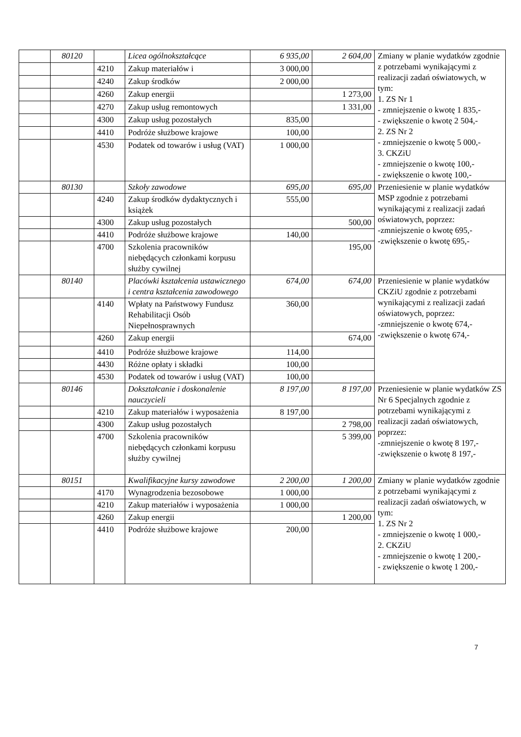| | 80120 | | Licea ogólnokształcące | 6 935,00 | 2 604,00 | Zmiany w planie wydatków zgodnie z potrzebami wynikającymi z realizacji zadań oświatowych, w tym: 1. ZS Nr 1 - zmniejszenie o kwotę 1 835,- - zwiększenie o kwotę 2 504,- 2. ZS Nr 2 - zmniejszenie o kwotę 5 000,- 3. CKZiU - zmniejszenie o kwotę 100,- - zwiększenie o kwotę 100,- |
| | | 4210 | Zakup materiałów i | 3 000,00 | | |
| | | 4240 | Zakup środków | 2 000,00 | | |
| | | 4260 | Zakup energii | | 1 273,00 | |
| | | 4270 | Zakup usług remontowych | | 1 331,00 | |
| | | 4300 | Zakup usług pozostałych | 835,00 | | |
| | | 4410 | Podróże służbowe krajowe | 100,00 | | |
| | | 4530 | Podatek od towarów i usług (VAT) | 1 000,00 | | |
| | 80130 | | Szkoły zawodowe | 695,00 | 695,00 | Przeniesienie w planie wydatków MSP zgodnie z potrzebami wynikającymi z realizacji zadań oświatowych, poprzez: -zmniejszenie o kwotę 695,- -zwiększenie o kwotę 695,- |
| | | 4240 | Zakup środków dydaktycznych i książek | 555,00 | | |
| | | 4300 | Zakup usług pozostałych | | 500,00 | |
| | | 4410 | Podróże służbowe krajowe | 140,00 | | |
| | | 4700 | Szkolenia pracowników niebędących członkami korpusu służby cywilnej | | 195,00 | |
| | 80140 | | Placówki kształcenia ustawicznego i centra kształcenia zawodowego | 674,00 | 674,00 | Przeniesienie w planie wydatków CKZiU zgodnie z potrzebami wynikającymi z realizacji zadań oświatowych, poprzez: -zmniejszenie o kwotę 674,- -zwiększenie o kwotę 674,- |
| | | 4140 | Wpłaty na Państwowy Fundusz Rehabilitacji Osób Niepełnosprawnych | 360,00 | | |
| | | 4260 | Zakup energii | | 674,00 | |
| | | 4410 | Podróże służbowe krajowe | 114,00 | | |
| | | 4430 | Różne opłaty i składki | 100,00 | | |
| | | 4530 | Podatek od towarów i usług (VAT) | 100,00 | | |
| | 80146 | | Dokształcanie i doskonalenie nauczycieli | 8 197,00 | 8 197,00 | Przeniesienie w planie wydatków ZS Nr 6 Specjalnych zgodnie z potrzebami wynikającymi z realizacji zadań oświatowych, poprzez: -zmniejszenie o kwotę 8 197,- -zwiększenie o kwotę 8 197,- |
| | | 4210 | Zakup materiałów i wyposażenia | 8 197,00 | | |
| | | 4300 | Zakup usług pozostałych | | 2 798,00 | |
| | | 4700 | Szkolenia pracowników niebędących członkami korpusu służby cywilnej | | 5 399,00 | |
| | 80151 | | Kwalifikacyjne kursy zawodowe | 2 200,00 | 1 200,00 | Zmiany w planie wydatków zgodnie z potrzebami wynikającymi z realizacji zadań oświatowych, w tym: 1. ZS Nr 2 - zmniejszenie o kwotę 1 000,- 2. CKZiU - zmniejszenie o kwotę 1 200,- - zwiększenie o kwotę 1 200,- |
| | | 4170 | Wynagrodzenia bezosobowe | 1 000,00 | | |
| | | 4210 | Zakup materiałów i wyposażenia | 1 000,00 | | |
| | | 4260 | Zakup energii | | 1 200,00 | |
| | | 4410 | Podróże służbowe krajowe | 200,00 | | |
7